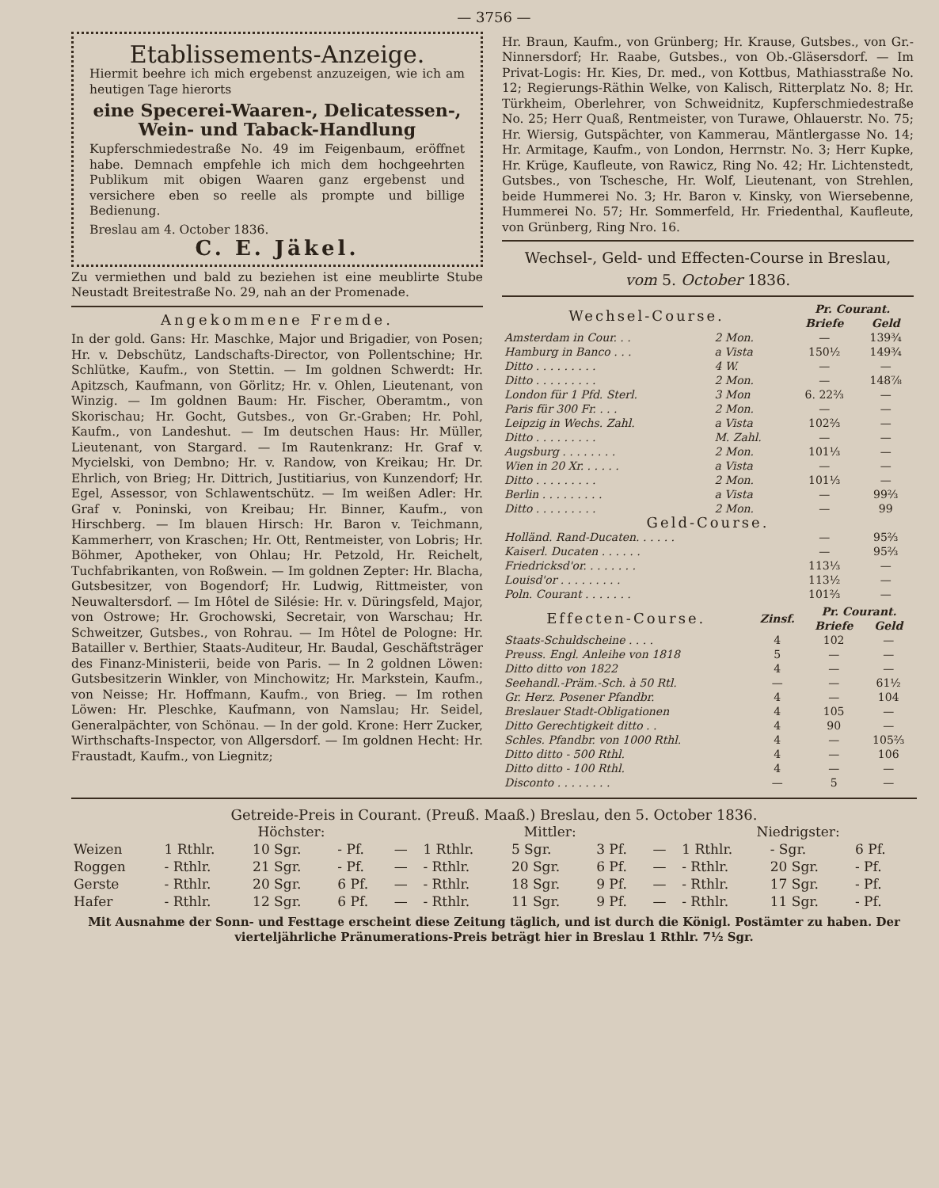— 3756 —
Etablissements-Anzeige.
Hiermit beehre ich mich ergebenst anzuzeigen, wie ich am heutigen Tage hierorts
eine Specerei-Waaren-, Delicatessen-, Wein- und Taback-Handlung
Kupferschmiedestraße No. 49 im Feigenbaum, eröffnet habe. Demnach empfehle ich mich dem hochgeehrten Publikum mit obigen Waaren ganz ergebenst und versichere eben so reelle als prompte und billige Bedienung.
Breslau am 4. October 1836.
C. E. Jäkel.
Zu vermiethen und bald zu beziehen ist eine meublirte Stube Neustadt Breitestraße No. 29, nah an der Promenade.
Angekommene Fremde.
In der gold. Gans: Hr. Maschke, Major und Brigadier, von Posen; Hr. v. Debschütz, Landschafts-Director, von Pollentschine; Hr. Schlütke, Kaufm., von Stettin. — Im goldnen Schwerdt: Hr. Apitzsch, Kaufmann, von Görlitz; Hr. v. Ohlen, Lieutenant, von Winzig. — Im goldnen Baum: Hr. Fischer, Oberamtm., von Skorischau; Hr. Gocht, Gutsbes., von Gr.-Graben; Hr. Pohl, Kaufm., von Landeshut. — Im deutschen Haus: Hr. Müller, Lieutenant, von Stargard. — Im Rautenkranz: Hr. Graf v. Mycielski, von Dembno; Hr. v. Randow, von Kreikau; Hr. Dr. Ehrlich, von Brieg; Hr. Dittrich, Justitiarius, von Kunzendorf; Hr. Egel, Assessor, von Schlawentschütz. — Im weißen Adler: Hr. Graf v. Poninski, von Kreibau; Hr. Binner, Kaufm., von Hirschberg. — Im blauen Hirsch: Hr. Baron v. Teichmann, Kammerherr, von Kraschen; Hr. Ott, Rentmeister, von Lobris; Hr. Böhmer, Apotheker, von Ohlau; Hr. Petzold, Hr. Reichelt, Tuchfabrikanten, von Roßwein. — Im goldnen Zepter: Hr. Blacha, Gutsbesitzer, von Bogendorf; Hr. Ludwig, Rittmeister, von Neuwaltersdorf. — Im Hôtel de Silésie: Hr. v. Düringsfeld, Major, von Ostrowe; Hr. Grochowski, Secretair, von Warschau; Hr. Schweitzer, Gutsbes., von Rohrau. — Im Hôtel de Pologne: Hr. Batailler v. Berthier, Staats-Auditeur, Hr. Baudal, Geschäftsträger des Finanz-Ministerii, beide von Paris. — In 2 goldnen Löwen: Gutsbesitzerin Winkler, von Minchowitz; Hr. Markstein, Kaufm., von Neisse; Hr. Hoffmann, Kaufm., von Brieg. — Im rothen Löwen: Hr. Pleschke, Kaufmann, von Namslau; Hr. Seidel, Generalpächter, von Schönau. — In der gold. Krone: Herr Zucker, Wirthschafts-Inspector, von Allgersdorf. — Im goldnen Hecht: Hr. Fraustadt, Kaufm., von Liegnitz;
Hr. Braun, Kaufm., von Grünberg; Hr. Krause, Gutsbes., von Gr.-Ninnersdorf; Hr. Raabe, Gutsbes., von Ob.-Gläsersdorf. — Im Privat-Logis: Hr. Kies, Dr. med., von Kottbus, Mathiasstraße No. 12; Regierungs-Räthin Welke, von Kalisch, Ritterplatz No. 8; Hr. Türkheim, Oberlehrer, von Schweidnitz, Kupferschmiedestraße No. 25; Herr Quaß, Rentmeister, von Turawe, Ohlauerstr. No. 75; Hr. Wiersig, Gutspächter, von Kammerau, Mäntlergasse No. 14; Hr. Armitage, Kaufm., von London, Herrnstr. No. 3; Herr Kupke, Hr. Krüge, Kaufleute, von Rawicz, Ring No. 42; Hr. Lichtenstedt, Gutsbes., von Tschesche, Hr. Wolf, Lieutenant, von Strehlen, beide Hummerei No. 3; Hr. Baron v. Kinsky, von Wiersebenne, Hummerei No. 57; Hr. Sommerfeld, Hr. Friedenthal, Kaufleute, von Grünberg, Ring Nro. 16.
Wechsel-, Geld- und Effecten-Course in Breslau,
vom 5. October 1836.
| Wechsel-Course. | | Pr. Courant. | |
| --- | --- | --- | --- |
| | | Briefe | Geld |
| Amsterdam in Cour. . . | 2 Mon. | — | 139¾ |
| Hamburg in Banco . . . | a Vista | 150½ | 149¾ |
| Ditto . . . . . . . . . | 4 W. | — | — |
| Ditto . . . . . . . . . | 2 Mon. | — | 148⅞ |
| London für 1 Pfd. Sterl. | 3 Mon | 6. 22⅔ | — |
| Paris für 300 Fr. . . . | 2 Mon. | — | — |
| Leipzig in Wechs. Zahl. | a Vista | 102⅔ | — |
| Ditto . . . . . . . . . | M. Zahl. | — | — |
| Augsburg . . . . . . . . | 2 Mon. | 101⅓ | — |
| Wien in 20 Xr. . . . . . | a Vista | — | — |
| Ditto . . . . . . . . . | 2 Mon. | 101⅓ | — |
| Berlin . . . . . . . . . | a Vista | — | 99⅔ |
| Ditto . . . . . . . . . | 2 Mon. | — | 99 |
| Geld-Course. | | | |
| Holländ. Rand-Ducaten. . . . . . | | — | 95⅔ |
| Kaiserl. Ducaten . . . . . . | | — | 95⅔ |
| Friedricksd'or. . . . . . . . | | 113⅓ | — |
| Louisd'or . . . . . . . . . | | 113½ | — |
| Poln. Courant . . . . . . . | | 101⅔ | — |
| Effecten-Course. | Zinsf. | Pr. Courant. | |
| --- | --- | --- | --- |
| | | Briefe | Geld |
| Staats-Schuldscheine . . . . | 4 | 102 | — |
| Preuss. Engl. Anleihe von 1818 | 5 | — | — |
| Ditto ditto von 1822 | 4 | — | — |
| Seehandl.-Präm.-Sch. à 50 Rtl. | — | — | 61½ |
| Gr. Herz. Posener Pfandbr. | 4 | — | 104 |
| Breslauer Stadt-Obligationen | 4 | 105 | — |
| Ditto Gerechtigkeit ditto . . | 4 | 90 | — |
| Schles. Pfandbr. von 1000 Rthl. | 4 | — | 105⅔ |
| Ditto ditto - 500 Rthl. | 4 | — | 106 |
| Ditto ditto - 100 Rthl. | 4 | — | — |
| Disconto . . . . . . . . | — | 5 | — |
Getreide-Preis in Courant. (Preuß. Maaß.) Breslau, den 5. October 1836.
| | Höchster: | | | | Mittler: | | | | Niedrigster: | | | |
| --- | --- | --- | --- | --- | --- | --- | --- | --- | --- | --- | --- | --- |
| Weizen | 1 Rthlr. | 10 Sgr. | - Pf. | — | 1 Rthlr. | 5 Sgr. | 3 Pf. | — | 1 Rthlr. | - Sgr. | 6 Pf. | |
| Roggen | - Rthlr. | 21 Sgr. | - Pf. | — | - Rthlr. | 20 Sgr. | 6 Pf. | — | - Rthlr. | 20 Sgr. | - Pf. | |
| Gerste | - Rthlr. | 20 Sgr. | 6 Pf. | — | - Rthlr. | 18 Sgr. | 9 Pf. | — | - Rthlr. | 17 Sgr. | - Pf. | |
| Hafer | - Rthlr. | 12 Sgr. | 6 Pf. | — | - Rthlr. | 11 Sgr. | 9 Pf. | — | - Rthlr. | 11 Sgr. | - Pf. | |
Mit Ausnahme der Sonn- und Festtage erscheint diese Zeitung täglich, und ist durch die Königl. Postämter zu haben. Der vierteljährliche Pränumerations-Preis beträgt hier in Breslau 1 Rthlr. 7½ Sgr.